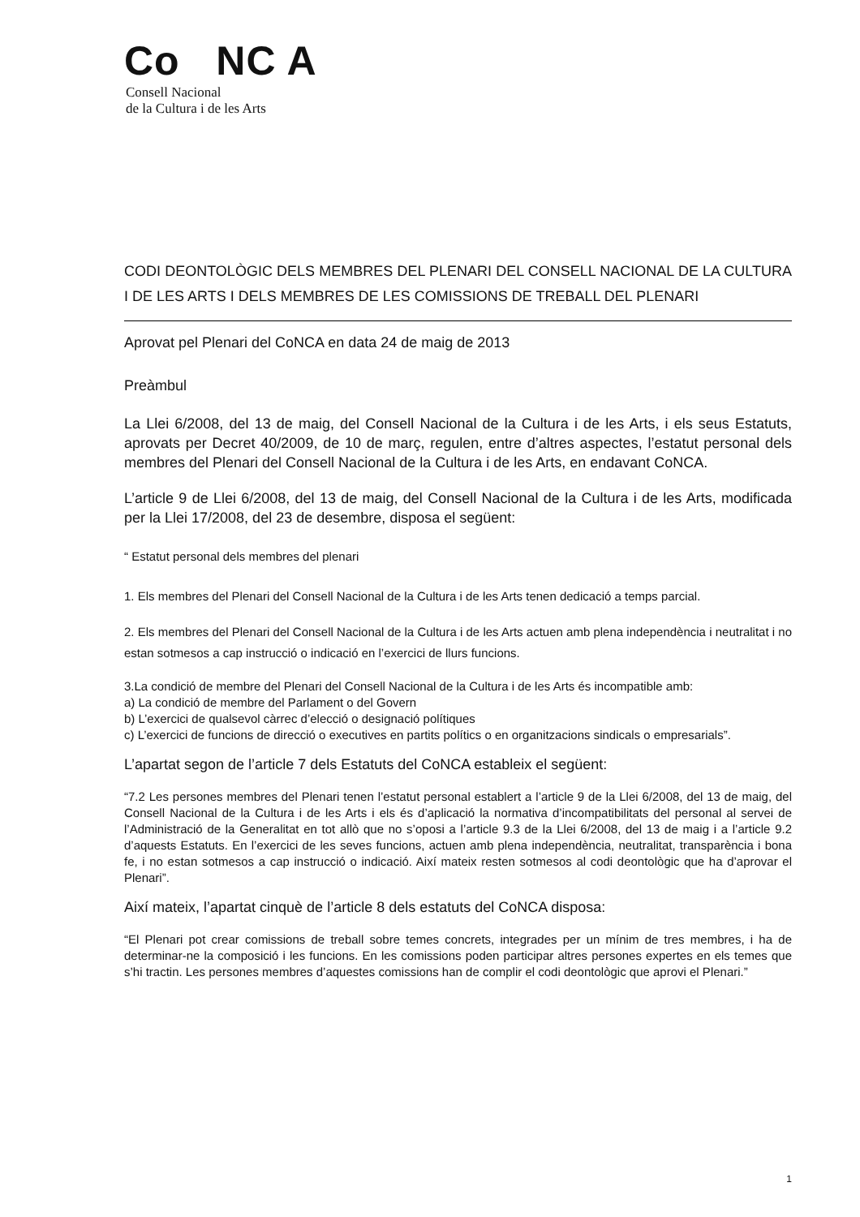Co NC A
Consell Nacional
de la Cultura i de les Arts
CODI DEONTOLÒGIC DELS MEMBRES DEL PLENARI DEL CONSELL NACIONAL DE LA CULTURA I DE LES ARTS I DELS MEMBRES DE LES COMISSIONS DE TREBALL DEL PLENARI
Aprovat pel Plenari del CoNCA en data 24 de maig de 2013
Preàmbul
La Llei 6/2008, del 13 de maig, del Consell Nacional de la Cultura i de les Arts, i els seus Estatuts, aprovats per Decret 40/2009, de 10 de març, regulen, entre d’altres aspectes, l’estatut personal dels membres del Plenari del Consell Nacional de la Cultura i de les Arts, en endavant CoNCA.
L’article 9 de Llei 6/2008, del 13 de maig, del Consell Nacional de la Cultura i de les Arts, modificada per la Llei 17/2008, del 23 de desembre, disposa el següent:
“ Estatut personal dels membres del plenari
1. Els membres del Plenari del Consell Nacional de la Cultura i de les Arts tenen dedicació a temps parcial.
2. Els membres del Plenari del Consell Nacional de la Cultura i de les Arts actuen amb plena independència i neutralitat i no estan sotmesos a cap instrucció o indicació en l’exercici de llurs funcions.
3.La condició de membre del Plenari del Consell Nacional de la Cultura i de les Arts és incompatible amb:
a) La condició de membre del Parlament o del Govern
b) L’exercici de qualsevol càrrec d’elecció o designació polítiques
c) L’exercici de funcions de direcció o executives en partits polítics o en organitzacions sindicals o empresarials”.
L’apartat segon de l’article 7 dels Estatuts del CoNCA estableix el següent:
“7.2 Les persones membres del Plenari tenen l’estatut personal establert a l’article 9 de la Llei 6/2008, del 13 de maig, del Consell Nacional de la Cultura i de les Arts i els és d’aplicació la normativa d’incompatibilitats del personal al servei de l’Administració de la Generalitat en tot allò que no s’oposi a l’article 9.3 de la Llei 6/2008, del 13 de maig i a l’article 9.2 d’aquests Estatuts. En l’exercici de les seves funcions, actuen amb plena independència, neutralitat, transparència i bona fe, i no estan sotmesos a cap instrucció o indicació. Així mateix resten sotmesos al codi deontològic que ha d’aprovar el Plenari”.
Així mateix, l’apartat cinquè de l’article 8 dels estatuts del CoNCA disposa:
“El Plenari pot crear comissions de treball sobre temes concrets, integrades per un mínim de tres membres, i ha de determinar-ne la composició i les funcions. En les comissions poden participar altres persones expertes en els temes que s’hi tractin. Les persones membres d’aquestes comissions han de complir el codi deontològic que aprovi el Plenari.”
1